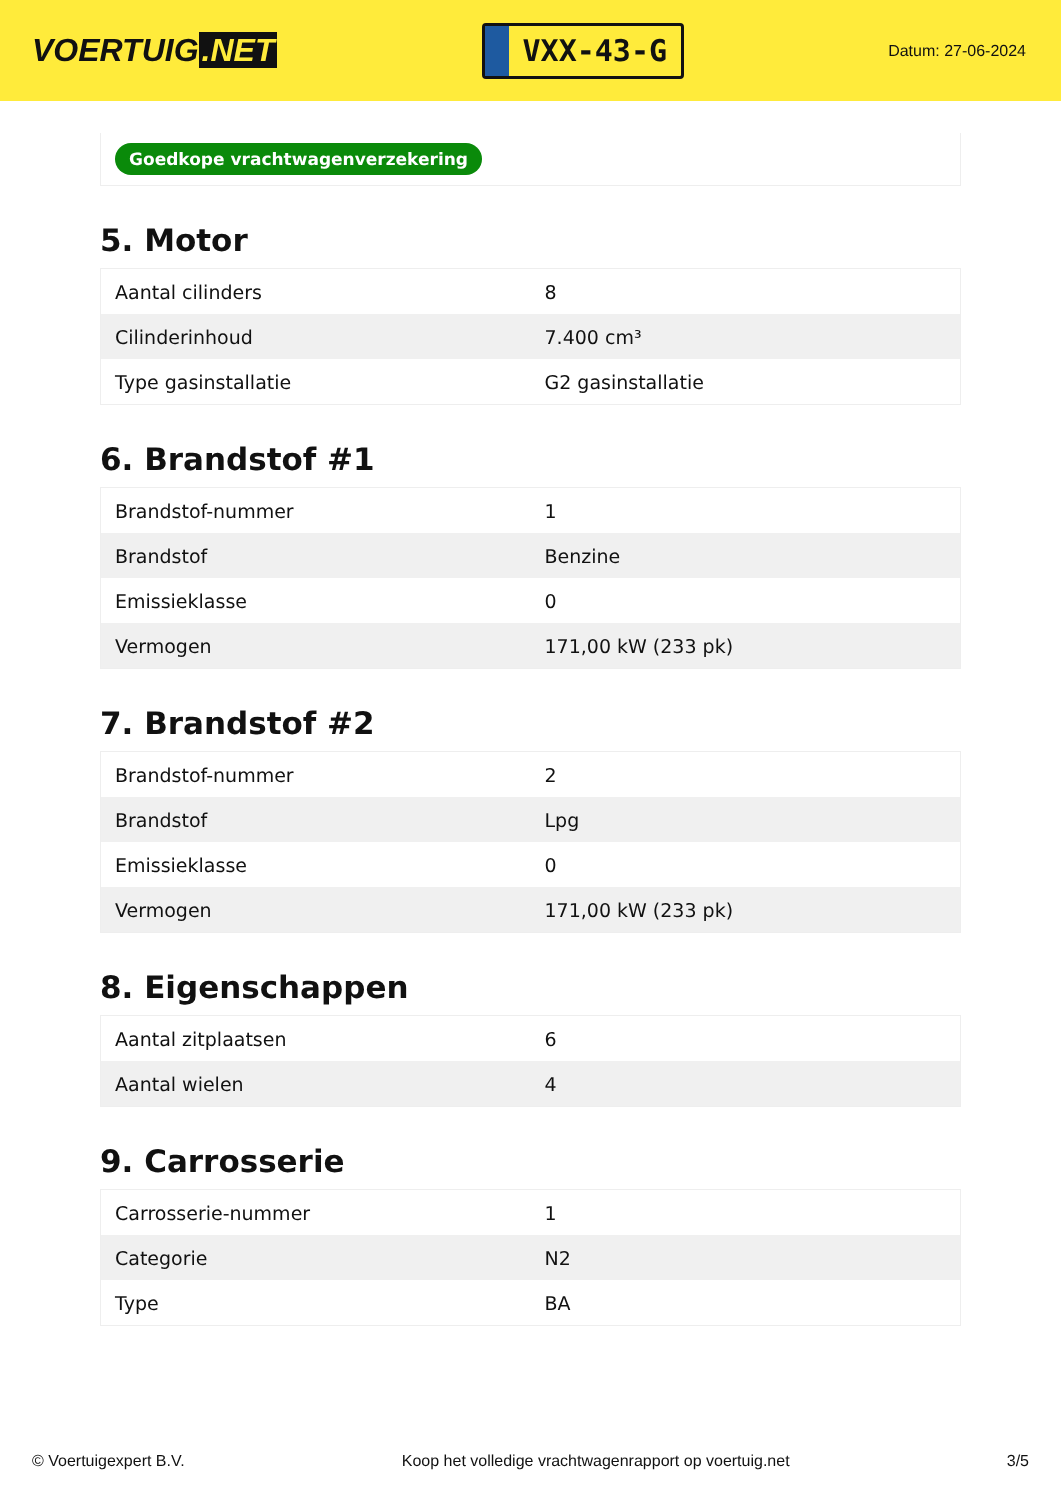VOERTUIG.NET
VXX-43-G
Datum: 27-06-2024
Goedkope vrachtwagenverzekering
5. Motor
| Aantal cilinders | 8 |
| Cilinderinhoud | 7.400 cm³ |
| Type gasinstallatie | G2 gasinstallatie |
6. Brandstof #1
| Brandstof-nummer | 1 |
| Brandstof | Benzine |
| Emissieklasse | 0 |
| Vermogen | 171,00 kW (233 pk) |
7. Brandstof #2
| Brandstof-nummer | 2 |
| Brandstof | Lpg |
| Emissieklasse | 0 |
| Vermogen | 171,00 kW (233 pk) |
8. Eigenschappen
| Aantal zitplaatsen | 6 |
| Aantal wielen | 4 |
9. Carrosserie
| Carrosserie-nummer | 1 |
| Categorie | N2 |
| Type | BA |
© Voertuigexpert B.V. Koop het volledige vrachtwagenrapport op voertuig.net 3/5